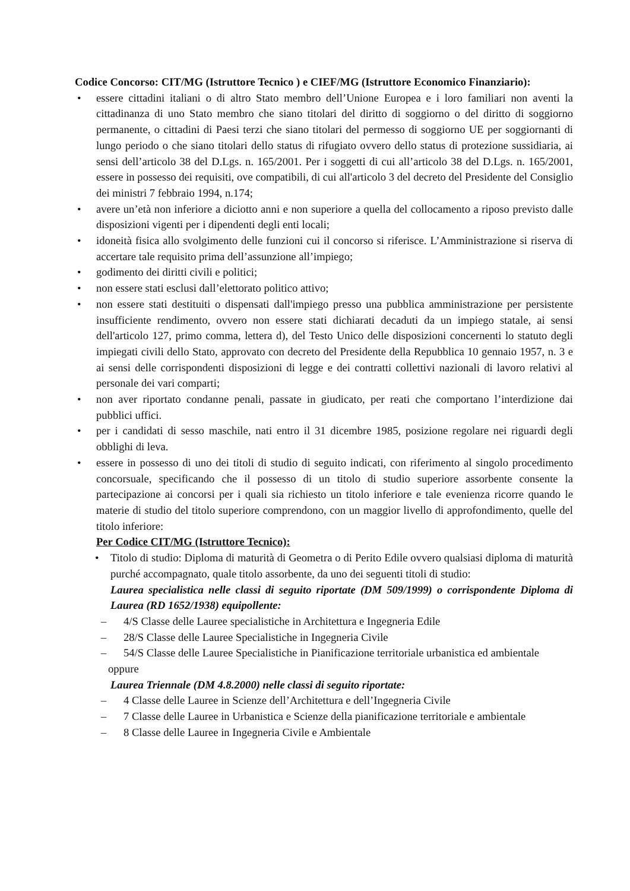Codice Concorso: CIT/MG (Istruttore Tecnico ) e CIEF/MG (Istruttore Economico Finanziario):
• essere cittadini italiani o di altro Stato membro dell’Unione Europea e i loro familiari non aventi la cittadinanza di uno Stato membro che siano titolari del diritto di soggiorno o del diritto di soggiorno permanente, o cittadini di Paesi terzi che siano titolari del permesso di soggiorno UE per soggiornanti di lungo periodo o che siano titolari dello status di rifugiato ovvero dello status di protezione sussidiaria, ai sensi dell’articolo 38 del D.Lgs. n. 165/2001. Per i soggetti di cui all’articolo 38 del D.Lgs. n. 165/2001, essere in possesso dei requisiti, ove compatibili, di cui all'articolo 3 del decreto del Presidente del Consiglio dei ministri 7 febbraio 1994, n.174;
• avere un’età non inferiore a diciotto anni e non superiore a quella del collocamento a riposo previsto dalle disposizioni vigenti per i dipendenti degli enti locali;
• idoneità fisica allo svolgimento delle funzioni cui il concorso si riferisce. L’Amministrazione si riserva di accertare tale requisito prima dell’assunzione all’impiego;
• godimento dei diritti civili e politici;
• non essere stati esclusi dall’elettorato politico attivo;
• non essere stati destituiti o dispensati dall'impiego presso una pubblica amministrazione per persistente insufficiente rendimento, ovvero non essere stati dichiarati decaduti da un impiego statale, ai sensi dell'articolo 127, primo comma, lettera d), del Testo Unico delle disposizioni concernenti lo statuto degli impiegati civili dello Stato, approvato con decreto del Presidente della Repubblica 10 gennaio 1957, n. 3 e ai sensi delle corrispondenti disposizioni di legge e dei contratti collettivi nazionali di lavoro relativi al personale dei vari comparti;
• non aver riportato condanne penali, passate in giudicato, per reati che comportano l’interdizione dai pubblici uffici.
• per i candidati di sesso maschile, nati entro il 31 dicembre 1985, posizione regolare nei riguardi degli obblighi di leva.
• essere in possesso di uno dei titoli di studio di seguito indicati, con riferimento al singolo procedimento concorsuale, specificando che il possesso di un titolo di studio superiore assorbente consente la partecipazione ai concorsi per i quali sia richiesto un titolo inferiore e tale evenienza ricorre quando le materie di studio del titolo superiore comprendono, con un maggior livello di approfondimento, quelle del titolo inferiore:
Per Codice CIT/MG (Istruttore Tecnico):
• Titolo di studio: Diploma di maturità di Geometra o di Perito Edile ovvero qualsiasi diploma di maturità purché accompagnato, quale titolo assorbente, da uno dei seguenti titoli di studio:
Laurea specialistica nelle classi di seguito riportate (DM 509/1999) o corrispondente Diploma di Laurea (RD 1652/1938) equipollente:
– 4/S Classe delle Lauree specialistiche in Architettura e Ingegneria Edile
– 28/S Classe delle Lauree Specialistiche in Ingegneria Civile
– 54/S Classe delle Lauree Specialistiche in Pianificazione territoriale urbanistica ed ambientale
oppure
Laurea Triennale (DM 4.8.2000) nelle classi di seguito riportate:
– 4 Classe delle Lauree in Scienze dell’Architettura e dell’Ingegneria Civile
– 7 Classe delle Lauree in Urbanistica e Scienze della pianificazione territoriale e ambientale
– 8 Classe delle Lauree in Ingegneria Civile e Ambientale